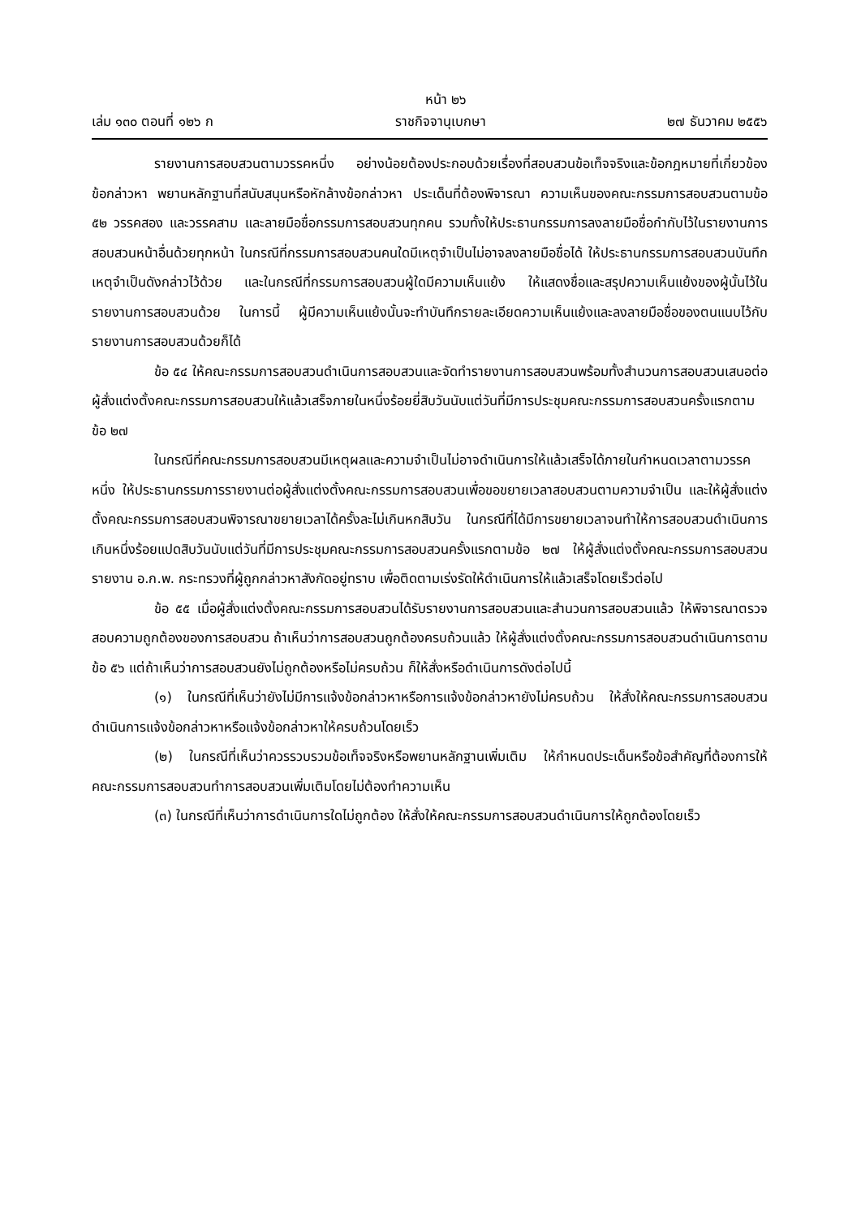หน้า ๒๖
เล่ม ๑๓๐ ตอนที่ ๑๒๖ ก ราชกิจจานุเบกษา ๒๗ ธันวาคม ๒๕๕๖
รายงานการสอบสวนตามวรรคหนึ่ง อย่างน้อยต้องประกอบด้วยเรื่องที่สอบสวนข้อเท็จจริงและข้อกฎหมายที่เกี่ยวข้อง ข้อกล่าวหา พยานหลักฐานที่สนับสนุนหรือหักล้างข้อกล่าวหา ประเด็นที่ต้องพิจารณา ความเห็นของคณะกรรมการสอบสวนตามข้อ ๕๒ วรรคสอง และวรรคสาม และลายมือชื่อกรรมการสอบสวนทุกคน รวมทั้งให้ประธานกรรมการลงลายมือชื่อกำกับไว้ในรายงานการสอบสวนหน้าอื่นด้วยทุกหน้า ในกรณีที่กรรมการสอบสวนคนใดมีเหตุจำเป็นไม่อาจลงลายมือชื่อได้ ให้ประธานกรรมการสอบสวนบันทึกเหตุจำเป็นดังกล่าวไว้ด้วย และในกรณีที่กรรมการสอบสวนผู้ใดมีความเห็นแย้ง ให้แสดงชื่อและสรุปความเห็นแย้งของผู้นั้นไว้ในรายงานการสอบสวนด้วย ในการนี้ ผู้มีความเห็นแย้งนั้นจะทำบันทึกรายละเอียดความเห็นแย้งและลงลายมือชื่อของตนแนบไว้กับรายงานการสอบสวนด้วยก็ได้
ข้อ ๕๔ ให้คณะกรรมการสอบสวนดำเนินการสอบสวนและจัดทำรายงานการสอบสวนพร้อมทั้งสำนวนการสอบสวนเสนอต่อผู้สั่งแต่งตั้งคณะกรรมการสอบสวนให้แล้วเสร็จภายในหนึ่งร้อยยี่สิบวันนับแต่วันที่มีการประชุมคณะกรรมการสอบสวนครั้งแรกตามข้อ ๒๗
ในกรณีที่คณะกรรมการสอบสวนมีเหตุผลและความจำเป็นไม่อาจดำเนินการให้แล้วเสร็จได้ภายในกำหนดเวลาตามวรรคหนึ่ง ให้ประธานกรรมการรายงานต่อผู้สั่งแต่งตั้งคณะกรรมการสอบสวนเพื่อขอขยายเวลาสอบสวนตามความจำเป็น และให้ผู้สั่งแต่งตั้งคณะกรรมการสอบสวนพิจารณาขยายเวลาได้ครั้งละไม่เกินหกสิบวัน ในกรณีที่ได้มีการขยายเวลาจนทำให้การสอบสวนดำเนินการเกินหนึ่งร้อยแปดสิบวันนับแต่วันที่มีการประชุมคณะกรรมการสอบสวนครั้งแรกตามข้อ ๒๗ ให้ผู้สั่งแต่งตั้งคณะกรรมการสอบสวนรายงาน อ.ก.พ. กระทรวงที่ผู้ถูกกล่าวหาสังกัดอยู่ทราบ เพื่อติดตามเร่งรัดให้ดำเนินการให้แล้วเสร็จโดยเร็วต่อไป
ข้อ ๕๕ เมื่อผู้สั่งแต่งตั้งคณะกรรมการสอบสวนได้รับรายงานการสอบสวนและสำนวนการสอบสวนแล้ว ให้พิจารณาตรวจสอบความถูกต้องของการสอบสวน ถ้าเห็นว่าการสอบสวนถูกต้องครบถ้วนแล้ว ให้ผู้สั่งแต่งตั้งคณะกรรมการสอบสวนดำเนินการตามข้อ ๕๖ แต่ถ้าเห็นว่าการสอบสวนยังไม่ถูกต้องหรือไม่ครบถ้วน ก็ให้สั่งหรือดำเนินการดังต่อไปนี้
(๑) ในกรณีที่เห็นว่ายังไม่มีการแจ้งข้อกล่าวหาหรือการแจ้งข้อกล่าวหายังไม่ครบถ้วน ให้สั่งให้คณะกรรมการสอบสวนดำเนินการแจ้งข้อกล่าวหาหรือแจ้งข้อกล่าวหาให้ครบถ้วนโดยเร็ว
(๒) ในกรณีที่เห็นว่าควรรวบรวมข้อเท็จจริงหรือพยานหลักฐานเพิ่มเติม ให้กำหนดประเด็นหรือข้อสำคัญที่ต้องการให้คณะกรรมการสอบสวนทำการสอบสวนเพิ่มเติมโดยไม่ต้องทำความเห็น
(๓) ในกรณีที่เห็นว่าการดำเนินการใดไม่ถูกต้อง ให้สั่งให้คณะกรรมการสอบสวนดำเนินการให้ถูกต้องโดยเร็ว